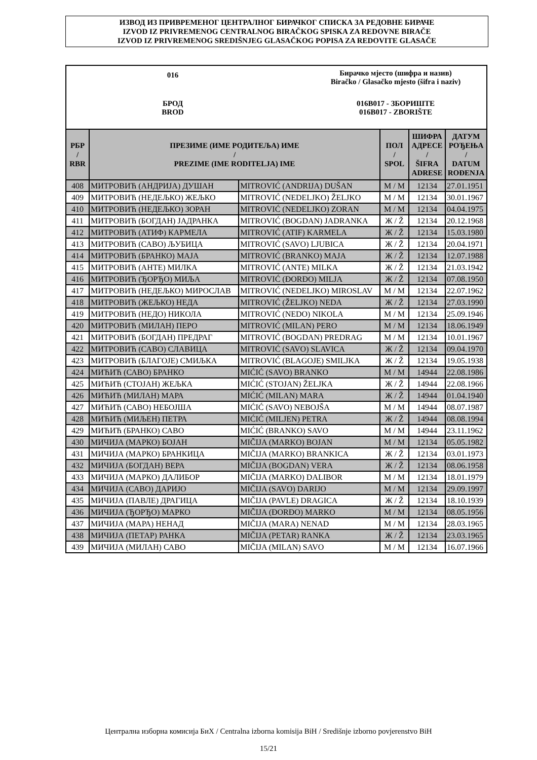ИЗВОД ИЗ ПРИВРЕМЕНОГ ЦЕНТРАЛНОГ БИРАЧКОГ СПИСКА ЗА РЕДОВНЕ БИРАЧЕ
IZVOD IZ PRIVREMENOG CENTRALNOG BIRAČKOG SPISKA ZA REDOVNE BIRAČE
IZVOD IZ PRIVREMENOG SREDIŠNJEG GLASAČKOG POPISA ZA REDOVITE GLASAČE
016
Бирачко мјесто (шифра и назив)
Biračko / Glasačko mjesto (šifra i naziv)
БРОД
BROD
016B017 - ЗБОРИШТЕ
016B017 - ZBORIŠTE
| РБР / RBR | ПРЕЗИМЕ (ИМЕ РОДИТЕЉА) ИМЕ / PREZIME (IME RODITELJA) IME | | ПОЛ / SPOL | ШИФРА АДРЕСЕ / ŠIFRA ADRESE | ДАТУМ РОЂЕЊА / DATUM ROĐENJA |
| --- | --- | --- | --- | --- | --- |
| 408 | МИТРОВИЋ (АНДРИЈА) ДУШАН | MITROVIĆ (ANDRIJA) DUŠAN | М / M | 12134 | 27.01.1951 |
| 409 | МИТРОВИЋ (НЕДЕЉКО) ЖЕЉКО | MITROVIĆ (NEDELJKO) ŽELJKO | М / M | 12134 | 30.01.1967 |
| 410 | МИТРОВИЋ (НЕДЕЉКО) ЗОРАН | MITROVIĆ (NEDELJKO) ZORAN | М / M | 12134 | 04.04.1975 |
| 411 | МИТРОВИЋ (БОГДАН) ЈАДРАНКА | MITROVIĆ (BOGDAN) JADRANKA | Ж / Ž | 12134 | 20.12.1968 |
| 412 | МИТРОВИЋ (АТИФ) КАРМЕЛА | MITROVIĆ (ATIF) KARMELA | Ж / Ž | 12134 | 15.03.1980 |
| 413 | МИТРОВИЋ (САВО) ЉУБИЦА | MITROVIĆ (SAVO) LJUBICA | Ж / Ž | 12134 | 20.04.1971 |
| 414 | МИТРОВИЋ (БРАНКО) МАЈА | MITROVIĆ (BRANKO) MAJA | Ж / Ž | 12134 | 12.07.1988 |
| 415 | МИТРОВИЋ (АНТЕ) МИЛКА | MITROVIĆ (ANTE) MILKA | Ж / Ž | 12134 | 21.03.1942 |
| 416 | МИТРОВИЋ (ЂОРЂО) МИЉА | MITROVIĆ (ĐORĐO) MILJA | Ж / Ž | 12134 | 07.08.1950 |
| 417 | МИТРОВИЋ (НЕДЕЉКО) МИРОСЛАВ | MITROVIĆ (NEDELJKO) MIROSLAV | М / M | 12134 | 22.07.1962 |
| 418 | МИТРОВИЋ (ЖЕЉКО) НЕДА | MITROVIĆ (ŽELJKO) NEDA | Ж / Ž | 12134 | 27.03.1990 |
| 419 | МИТРОВИЋ (НЕДО) НИКОЛА | MITROVIĆ (NEDO) NIKOLA | М / M | 12134 | 25.09.1946 |
| 420 | МИТРОВИЋ (МИЛАН) ПЕРО | MITROVIĆ (MILAN) PERO | М / M | 12134 | 18.06.1949 |
| 421 | МИТРОВИЋ (БОГДАН) ПРЕДРАГ | MITROVIĆ (BOGDAN) PREDRAG | М / M | 12134 | 10.01.1967 |
| 422 | МИТРОВИЋ (САВО) СЛАВИЦА | MITROVIĆ (SAVO) SLAVICA | Ж / Ž | 12134 | 09.04.1970 |
| 423 | МИТРОВИЋ (БЛАГОЈЕ) СМИЉКА | MITROVIĆ (BLAGOJE) SMILJKA | Ж / Ž | 12134 | 19.05.1938 |
| 424 | МИЋИЋ (САВО) БРАНКО | MIĆIĆ (SAVO) BRANKO | М / M | 14944 | 22.08.1986 |
| 425 | МИЋИЋ (СТОЈАН) ЖЕЉКА | MIĆIĆ (STOJAN) ŽELJKA | Ж / Ž | 14944 | 22.08.1966 |
| 426 | МИЋИЋ (МИЛАН) МАРА | MIĆIĆ (MILAN) MARA | Ж / Ž | 14944 | 01.04.1940 |
| 427 | МИЋИЋ (САВО) НЕБОЈША | MIĆIĆ (SAVO) NEBOJŠA | М / M | 14944 | 08.07.1987 |
| 428 | МИЋИЋ (МИЉЕН) ПЕТРА | MIĆIĆ (MILJEN) PETRA | Ж / Ž | 14944 | 08.08.1994 |
| 429 | МИЋИЋ (БРАНКО) САВО | MIĆIĆ (BRANKO) SAVO | М / M | 14944 | 23.11.1962 |
| 430 | МИЧИЈА (МАРКО) БОЈАН | MIČIJA (MARKO) BOJAN | М / M | 12134 | 05.05.1982 |
| 431 | МИЧИЈА (МАРКО) БРАНКИЦА | MIČIJA (MARKO) BRANKICA | Ж / Ž | 12134 | 03.01.1973 |
| 432 | МИЧИЈА (БОГДАН) ВЕРА | MIČIJA (BOGDAN) VERA | Ж / Ž | 12134 | 08.06.1958 |
| 433 | МИЧИЈА (МАРКО) ДАЛИБОР | MIČIJA (MARKO) DALIBOR | М / M | 12134 | 18.01.1979 |
| 434 | МИЧИЈА (САВО) ДАРИЈО | MIČIJA (SAVO) DARIJO | М / M | 12134 | 29.09.1997 |
| 435 | МИЧИЈА (ПАВЛЕ) ДРАГИЦА | MIČIJA (PAVLE) DRAGICA | Ж / Ž | 12134 | 18.10.1939 |
| 436 | МИЧИЈА (ЂОРЂО) МАРКО | MIČIJA (ĐORĐO) MARKO | М / M | 12134 | 08.05.1956 |
| 437 | МИЧИЈА (МАРА) НЕНАД | MIČIJA (MARA) NENAD | М / M | 12134 | 28.03.1965 |
| 438 | МИЧИЈА (ПЕТАР) РАНКА | MIČIJA (PETAR) RANKA | Ж / Ž | 12134 | 23.03.1965 |
| 439 | МИЧИЈА (МИЛАН) САВО | MIČIJA (MILAN) SAVO | М / M | 12134 | 16.07.1966 |
Централна изборна комисија БиХ / Centralna izborna komisija BiH / Središnje izborno povjerenstvo BiH
15/21